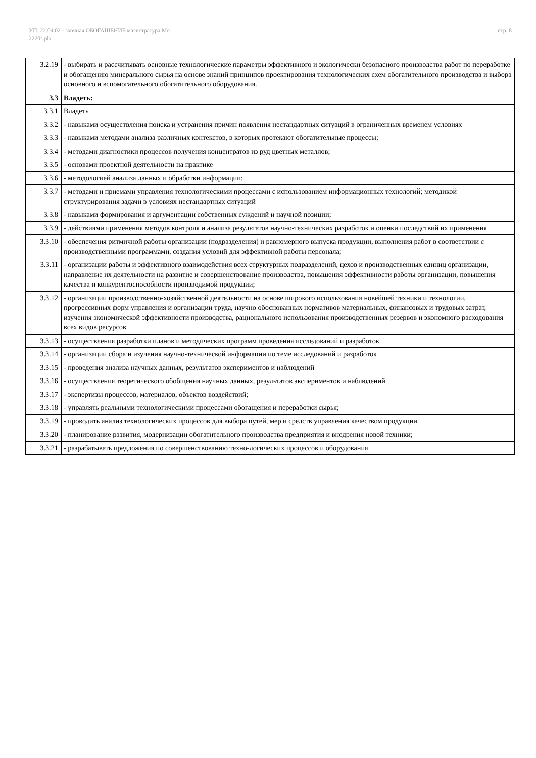УП: 22.04.02 - заочная ОБОГАЩЕНИЕ магистратура Мо-
2220з.plx
стр. 8
| 3.2.19 | - выбирать и рассчитывать основные технологические параметры эффективного и экологически безопасного производства работ по переработке и обогащению минерального сырья на основе знаний принципов проектирования технологических схем обогатительного производства и выбора основного и вспомогательного обогатительного оборудования. |
| 3.3 | Владеть: |
| 3.3.1 | Владеть |
| 3.3.2 | - навыками осуществления поиска и устранения причин появления нестандартных ситуаций в ограниченных временем условиях |
| 3.3.3 | - навыками методами анализа различных контекстов, в которых протекают обогатительные процессы; |
| 3.3.4 | - методами диагностики процессов получения концентратов из руд цветных металлов; |
| 3.3.5 | - основами проектной деятельности на практике |
| 3.3.6 | - методологией анализа данных и обработки информации; |
| 3.3.7 | - методами и приемами управления технологическими процессами с использованием информационных технологий; методикой структурирования задачи в условиях нестандартных ситуаций |
| 3.3.8 | - навыками формирования и аргументации собственных суждений и научной позиции; |
| 3.3.9 | - действиями применения методов контроля и анализа результатов научно-технических разработок и оценки последствий их применения |
| 3.3.10 | - обеспечения ритмичной работы организации (подразделения) и равномерного выпуска продукции, выполнения работ в соответствии с производственными программами, создания условий для эффективной работы персонала; |
| 3.3.11 | - организации работы и эффективного взаимодействия всех структурных подразделений, цехов и производственных единиц организации, направление их деятельности на развитие и совершенствование производства, повышения эффективности работы организации, повышения качества и конкурентоспособности производимой продукции; |
| 3.3.12 | - организации производственно-хозяйственной деятельности на основе широкого использования новейшей техники и технологии, прогрессивных форм управления и организации труда, научно обоснованных нормативов материальных, финансовых и трудовых затрат, изучения экономической эффективности производства, рационального использования производственных резервов и экономного расходования всех видов ресурсов |
| 3.3.13 | - осуществления разработки планов и методических программ проведения исследований и разработок |
| 3.3.14 | - организации сбора и изучения научно-технической информации по теме исследований и разработок |
| 3.3.15 | - проведения анализа научных данных, результатов экспериментов и наблюдений |
| 3.3.16 | - осуществления теоретического обобщения научных данных, результатов экспериментов и наблюдений |
| 3.3.17 | - экспертизы процессов, материалов, объектов воздействий; |
| 3.3.18 | - управлять реальными технологическими процессами обогащения и переработки сырья; |
| 3.3.19 | - проводить анализ технологических процессов для выбора путей, мер и средств управления качеством продукции |
| 3.3.20 | - планирование развития, модернизации обогатительного производства предприятия и внедрения новой техники; |
| 3.3.21 | - разрабатывать предложения по совершенствованию техно-логических процессов и оборудования |